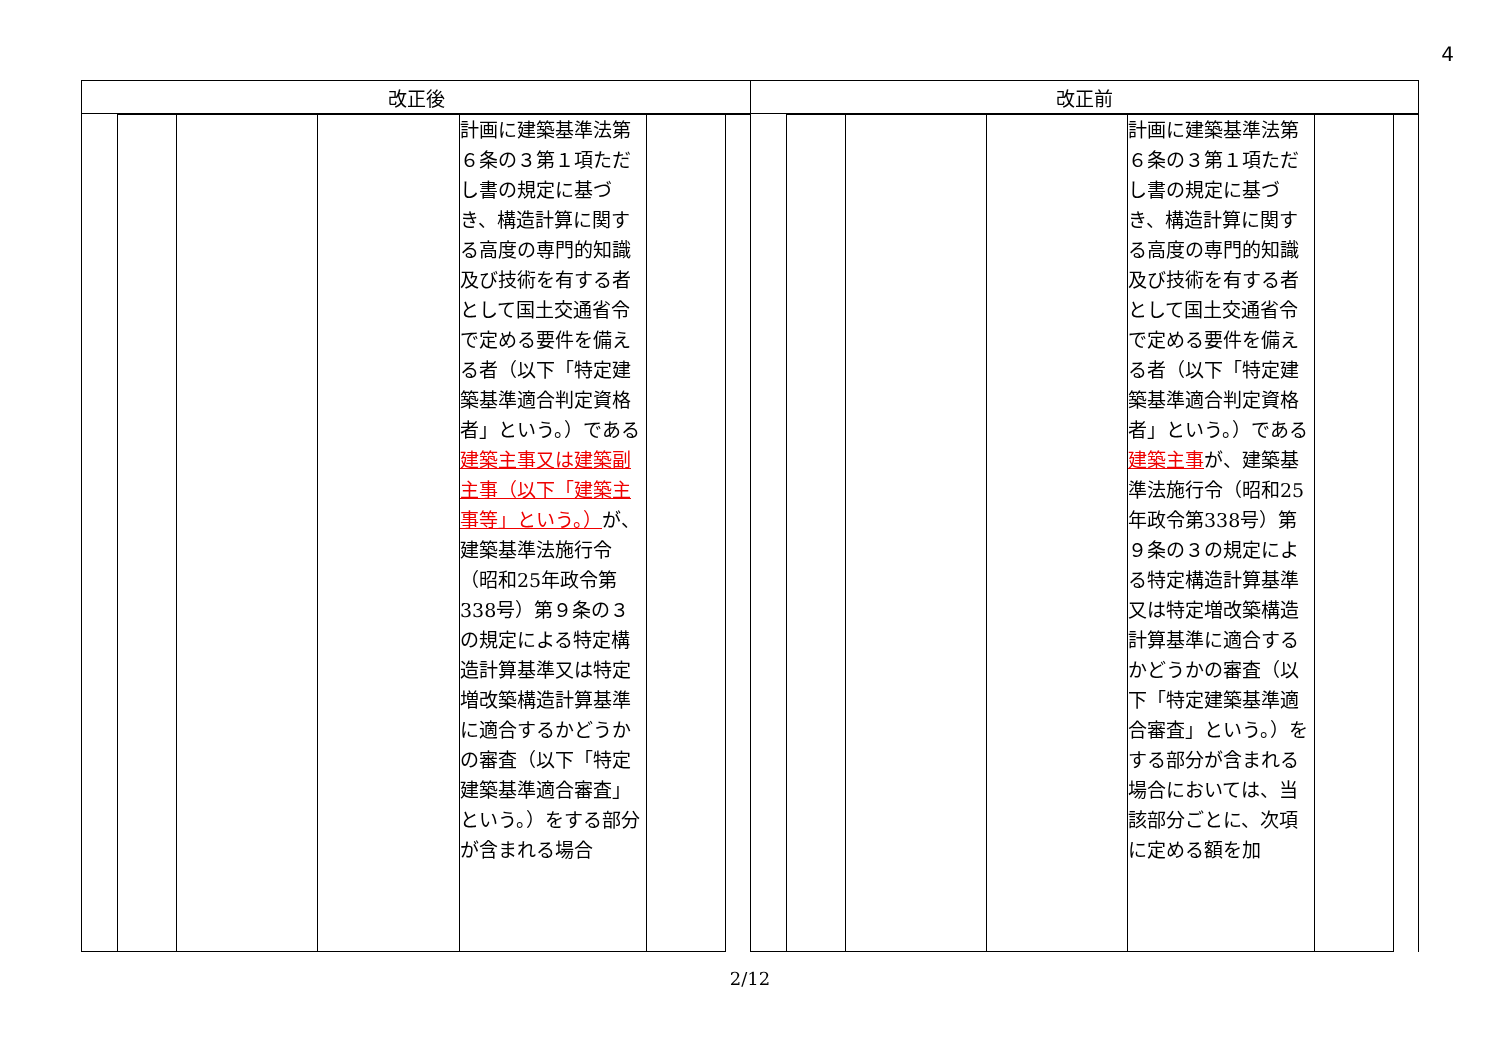4
| 改正後 | 改正前 |
| --- | --- |
| / / / / / 計画に建築基準法第６条の３第１項ただし書の規定に基づき、構造計算に関する高度の専門的知識及び技術を有する者として国土交通省令で定める要件を備える者（以下「特定建築基準適合判定資格者」という。）である 建築主事又は建築副主事（以下「建築主事等」という。） が、建築基準法施行令（昭和25年政令第338号）第９条の３の規定による特定構造計算基準又は特定増改築構造計算基準に適合するかどうかの審査（以下「特定建築基準適合審査」という。）をする部分が含まれる場合 / / / | / / / / / 計画に建築基準法第６条の３第１項ただし書の規定に基づき、構造計算に関する高度の専門的知識及び技術を有する者として国土交通省令で定める要件を備える者（以下「特定建築基準適合判定資格者」という。）である 建築主事 が、建築基準法施行令（昭和25年政令第338号）第９条の３の規定による特定構造計算基準又は特定増改築構造計算基準に適合するかどうかの審査（以下「特定建築基準適合審査」という。）をする部分が含まれる場合においては、当該部分ごとに、次項に定める額を加 / / / |
2/12